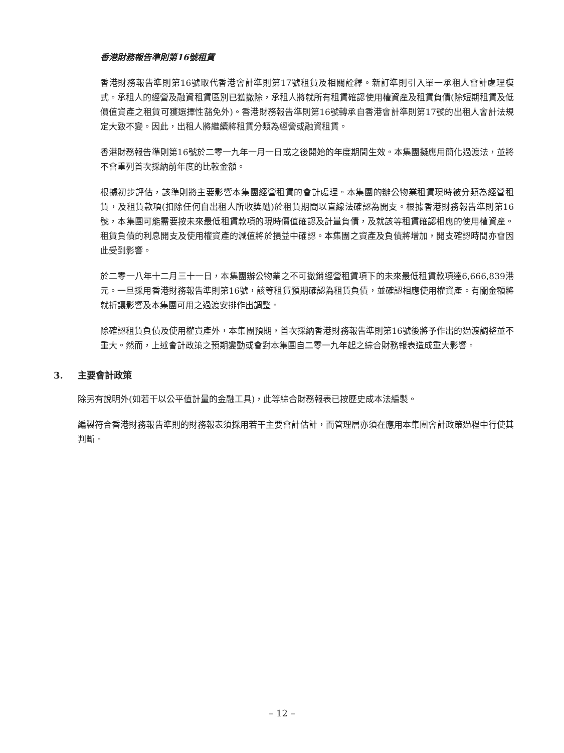香港財務報告準則第16號租賃
香港財務報告準則第16號取代香港會計準則第17號租賃及相關詮釋。新訂準則引入單一承租人會計處理模式。承租人的經營及融資租賃區別已獲撤除，承租人將就所有租賃確認使用權資產及租賃負債(除短期租賃及低價值資產之租賃可獲選擇性豁免外)。香港財務報告準則第16號轉承自香港會計準則第17號的出租人會計法規定大致不變。因此，出租人將繼續將租賃分類為經營或融資租賃。
香港財務報告準則第16號於二零一九年一月一日或之後開始的年度期間生效。本集團擬應用簡化過渡法，並將不會重列首次採納前年度的比較金額。
根據初步評估，該準則將主要影響本集團經營租賃的會計處理。本集團的辦公物業租賃現時被分類為經營租賃，及租賃款項(扣除任何自出租人所收獎勵)於租賃期間以直線法確認為開支。根據香港財務報告準則第16號，本集團可能需要按未來最低租賃款項的現時價值確認及計量負債，及就該等租賃確認相應的使用權資產。租賃負債的利息開支及使用權資產的減值將於損益中確認。本集團之資產及負債將增加，開支確認時間亦會因此受到影響。
於二零一八年十二月三十一日，本集團辦公物業之不可撤銷經營租賃項下的未來最低租賃款項達6,666,839港元。一旦採用香港財務報告準則第16號，該等租賃預期確認為租賃負債，並確認相應使用權資產。有關金額將就折讓影響及本集團可用之過渡安排作出調整。
除確認租賃負債及使用權資產外，本集團預期，首次採納香港財務報告準則第16號後將予作出的過渡調整並不重大。然而，上述會計政策之預期變動或會對本集團自二零一九年起之綜合財務報表造成重大影響。
3. 主要會計政策
除另有說明外(如若干以公平值計量的金融工具)，此等綜合財務報表已按歷史成本法編製。
編製符合香港財務報告準則的財務報表須採用若干主要會計估計，而管理層亦須在應用本集團會計政策過程中行使其判斷。
– 12 –